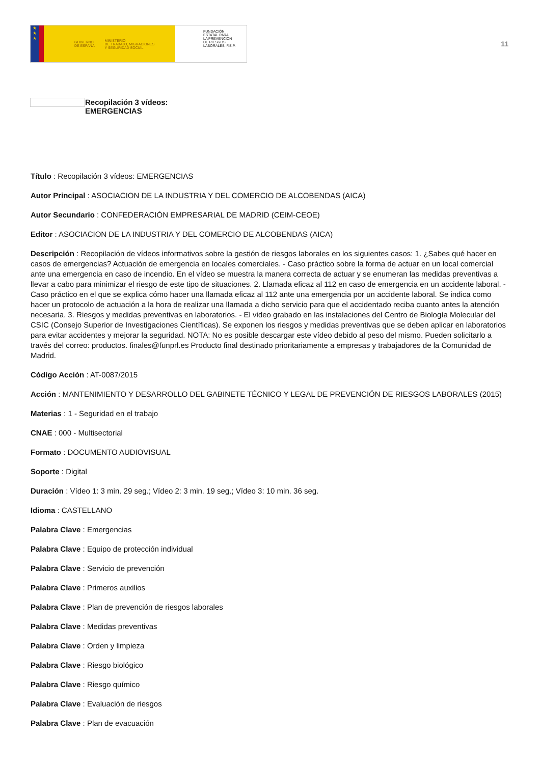★
★
★
GOBIERNO
DE ESPAÑA MINISTERIO
DE TRABAJO, MIGRACIONES
Y SEGURIDAD SOCIAL
FUNDACIÓN
ESTATAL PARA
LA PREVENCIÓN
DE RIESGOS
LABORALES, F.S.P.
11
Recopilación 3 vídeos:
EMERGENCIAS
Título : Recopilación 3 vídeos: EMERGENCIAS
Autor Principal : ASOCIACION DE LA INDUSTRIA Y DEL COMERCIO DE ALCOBENDAS (AICA)
Autor Secundario : CONFEDERACIÓN EMPRESARIAL DE MADRID (CEIM-CEOE)
Editor : ASOCIACION DE LA INDUSTRIA Y DEL COMERCIO DE ALCOBENDAS (AICA)
Descripción : Recopilación de vídeos informativos sobre la gestión de riesgos laborales en los siguientes casos: 1. ¿Sabes qué hacer en casos de emergencias? Actuación de emergencia en locales comerciales. - Caso práctico sobre la forma de actuar en un local comercial ante una emergencia en caso de incendio. En el vídeo se muestra la manera correcta de actuar y se enumeran las medidas preventivas a llevar a cabo para minimizar el riesgo de este tipo de situaciones. 2. Llamada eficaz al 112 en caso de emergencia en un accidente laboral. - Caso práctico en el que se explica cómo hacer una llamada eficaz al 112 ante una emergencia por un accidente laboral. Se indica como hacer un protocolo de actuación a la hora de realizar una llamada a dicho servicio para que el accidentado reciba cuanto antes la atención necesaria. 3. Riesgos y medidas preventivas en laboratorios. - El video grabado en las instalaciones del Centro de Biología Molecular del CSIC (Consejo Superior de Investigaciones Científicas). Se exponen los riesgos y medidas preventivas que se deben aplicar en laboratorios para evitar accidentes y mejorar la seguridad. NOTA: No es posible descargar este vídeo debido al peso del mismo. Pueden solicitarlo a través del correo: productos. finales@funprl.es Producto final destinado prioritariamente a empresas y trabajadores de la Comunidad de Madrid.
Código Acción : AT-0087/2015
Acción : MANTENIMIENTO Y DESARROLLO DEL GABINETE TÉCNICO Y LEGAL DE PREVENCIÓN DE RIESGOS LABORALES (2015)
Materias : 1 - Seguridad en el trabajo
CNAE : 000 - Multisectorial
Formato : DOCUMENTO AUDIOVISUAL
Soporte : Digital
Duración : Vídeo 1: 3 min. 29 seg.; Vídeo 2: 3 min. 19 seg.; Vídeo 3: 10 min. 36 seg.
Idioma : CASTELLANO
Palabra Clave : Emergencias
Palabra Clave : Equipo de protección individual
Palabra Clave : Servicio de prevención
Palabra Clave : Primeros auxilios
Palabra Clave : Plan de prevención de riesgos laborales
Palabra Clave : Medidas preventivas
Palabra Clave : Orden y limpieza
Palabra Clave : Riesgo biológico
Palabra Clave : Riesgo químico
Palabra Clave : Evaluación de riesgos
Palabra Clave : Plan de evacuación